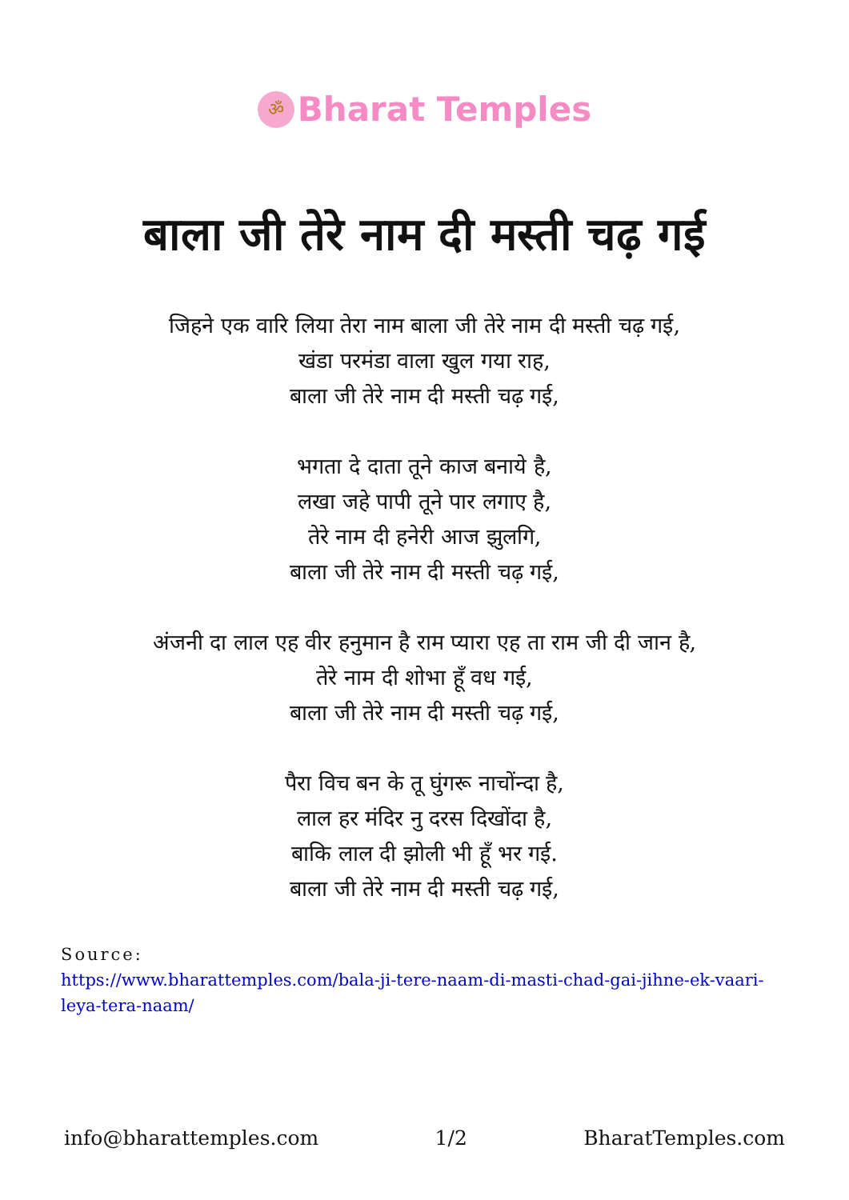ॐ Bharat Temples
बाला जी तेरे नाम दी मस्ती चढ़ गई
जिहने एक वारि लिया तेरा नाम बाला जी तेरे नाम दी मस्ती चढ़ गई,
खंडा परमंडा वाला खुल गया राह,
बाला जी तेरे नाम दी मस्ती चढ़ गई,
भगता दे दाता तूने काज बनाये है,
लखा जहे पापी तूने पार लगाए है,
तेरे नाम दी हनेरी आज झुलगि,
बाला जी तेरे नाम दी मस्ती चढ़ गई,
अंजनी दा लाल एह वीर हनुमान है राम प्यारा एह ता राम जी दी जान है,
तेरे नाम दी शोभा हूँ वध गई,
बाला जी तेरे नाम दी मस्ती चढ़ गई,
पैरा विच बन के तू घुंगरू नाचोंन्दा है,
लाल हर मंदिर नु दरस दिखोंदा है,
बाकि लाल दी झोली भी हूँ भर गई.
बाला जी तेरे नाम दी मस्ती चढ़ गई,
Source:
https://www.bharattemples.com/bala-ji-tere-naam-di-masti-chad-gai-jihne-ek-vaari-leya-tera-naam/
info@bharattemples.com 1/2 BharatTemples.com